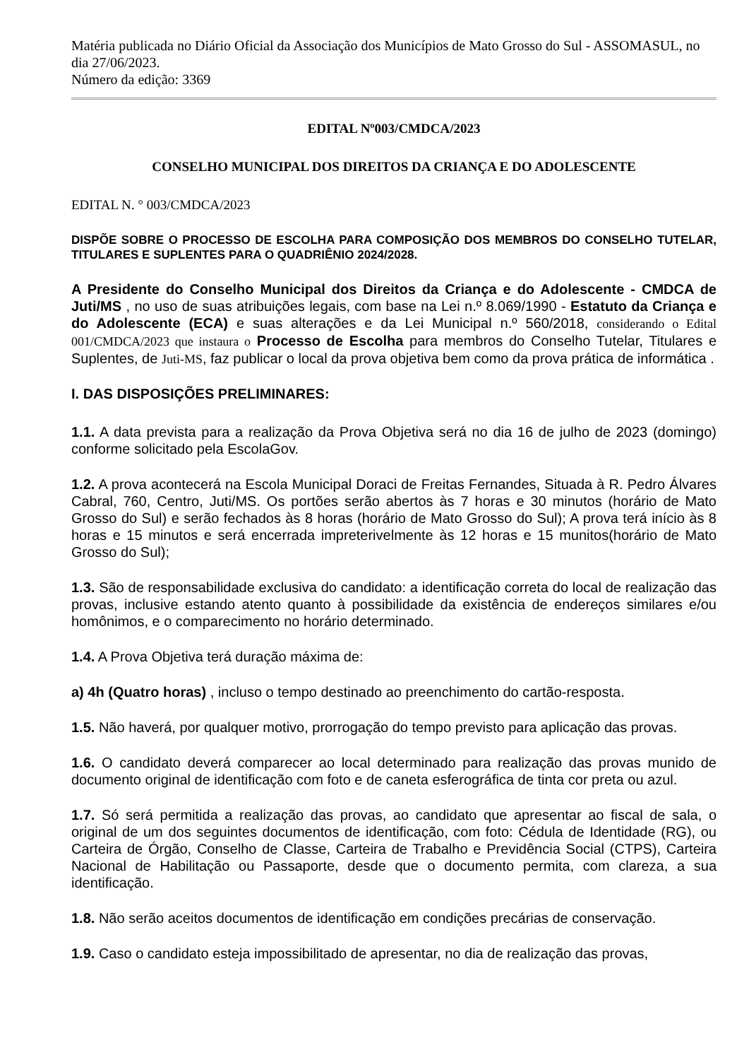Matéria publicada no Diário Oficial da Associação dos Municípios de Mato Grosso do Sul - ASSOMASUL, no dia 27/06/2023.
Número da edição: 3369
EDITAL Nº003/CMDCA/2023
CONSELHO MUNICIPAL DOS DIREITOS DA CRIANÇA E DO ADOLESCENTE
EDITAL N. ° 003/CMDCA/2023
DISPÕE SOBRE O PROCESSO DE ESCOLHA PARA COMPOSIÇÃO DOS MEMBROS DO CONSELHO TUTELAR, TITULARES E SUPLENTES PARA O QUADRIÊNIO 2024/2028.
A Presidente do Conselho Municipal dos Direitos da Criança e do Adolescente - CMDCA de Juti/MS , no uso de suas atribuições legais, com base na Lei n.º 8.069/1990 - Estatuto da Criança e do Adolescente (ECA) e suas alterações e da Lei Municipal n.º 560/2018, considerando o Edital 001/CMDCA/2023 que instaura o Processo de Escolha para membros do Conselho Tutelar, Titulares e Suplentes, de Juti-MS, faz publicar o local da prova objetiva bem como da prova prática de informática .
I. DAS DISPOSIÇÕES PRELIMINARES:
1.1. A data prevista para a realização da Prova Objetiva será no dia 16 de julho de 2023 (domingo) conforme solicitado pela EscolaGov.
1.2. A prova acontecerá na Escola Municipal Doraci de Freitas Fernandes, Situada à R. Pedro Álvares Cabral, 760, Centro, Juti/MS. Os portões serão abertos às 7 horas e 30 minutos (horário de Mato Grosso do Sul) e serão fechados às 8 horas (horário de Mato Grosso do Sul); A prova terá início às 8 horas e 15 minutos e será encerrada impreterivelmente às 12 horas e 15 munitos(horário de Mato Grosso do Sul);
1.3. São de responsabilidade exclusiva do candidato: a identificação correta do local de realização das provas, inclusive estando atento quanto à possibilidade da existência de endereços similares e/ou homônimos, e o comparecimento no horário determinado.
1.4. A Prova Objetiva terá duração máxima de:
a) 4h (Quatro horas) , incluso o tempo destinado ao preenchimento do cartão-resposta.
1.5. Não haverá, por qualquer motivo, prorrogação do tempo previsto para aplicação das provas.
1.6. O candidato deverá comparecer ao local determinado para realização das provas munido de documento original de identificação com foto e de caneta esferográfica de tinta cor preta ou azul.
1.7. Só será permitida a realização das provas, ao candidato que apresentar ao fiscal de sala, o original de um dos seguintes documentos de identificação, com foto: Cédula de Identidade (RG), ou Carteira de Órgão, Conselho de Classe, Carteira de Trabalho e Previdência Social (CTPS), Carteira Nacional de Habilitação ou Passaporte, desde que o documento permita, com clareza, a sua identificação.
1.8. Não serão aceitos documentos de identificação em condições precárias de conservação.
1.9. Caso o candidato esteja impossibilitado de apresentar, no dia de realização das provas,